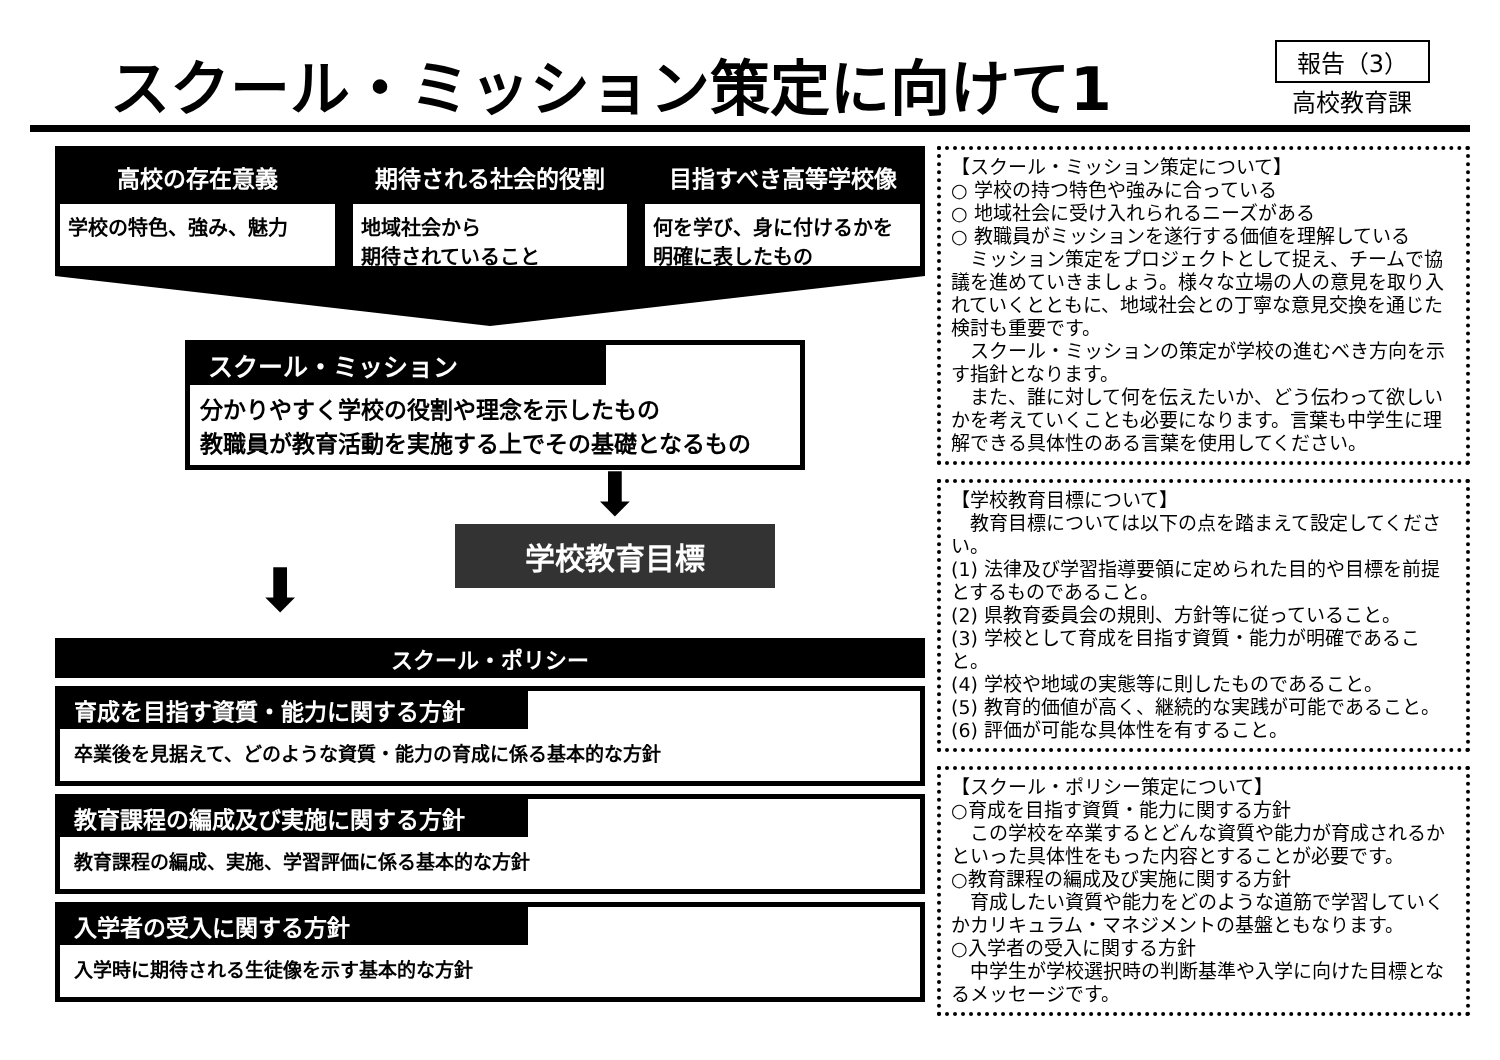スクール・ミッション策定に向けて1
報告（3）
高校教育課
高校の存在意義
学校の特色、強み、魅力
期待される社会的役割
地域社会から
期待されていること
目指すべき高等学校像
何を学び、身に付けるかを
明確に表したもの
スクール・ミッション
分かりやすく学校の役割や理念を示したもの
教職員が教育活動を実施する上でその基礎となるもの
⬇
⬇
学校教育目標
スクール・ポリシー
育成を目指す資質・能力に関する方針
卒業後を見据えて、どのような資質・能力の育成に係る基本的な方針
教育課程の編成及び実施に関する方針
教育課程の編成、実施、学習評価に係る基本的な方針
入学者の受入に関する方針
入学時に期待される生徒像を示す基本的な方針
【スクール・ミッション策定について】
○ 学校の持つ特色や強みに合っている
○ 地域社会に受け入れられるニーズがある
○ 教職員がミッションを遂行する価値を理解している
　ミッション策定をプロジェクトとして捉え、チームで協議を進めていきましょう。様々な立場の人の意見を取り入れていくとともに、地域社会との丁寧な意見交換を通じた検討も重要です。
　スクール・ミッションの策定が学校の進むべき方向を示す指針となります。
　また、誰に対して何を伝えたいか、どう伝わって欲しいかを考えていくことも必要になります。言葉も中学生に理解できる具体性のある言葉を使用してください。
【学校教育目標について】
　教育目標については以下の点を踏まえて設定してください。
(1) 法律及び学習指導要領に定められた目的や目標を前提とするものであること。
(2) 県教育委員会の規則、方針等に従っていること。
(3) 学校として育成を目指す資質・能力が明確であること。
(4) 学校や地域の実態等に則したものであること。
(5) 教育的価値が高く、継続的な実践が可能であること。
(6) 評価が可能な具体性を有すること。
【スクール・ポリシー策定について】
○育成を目指す資質・能力に関する方針
　この学校を卒業するとどんな資質や能力が育成されるかといった具体性をもった内容とすることが必要です。
○教育課程の編成及び実施に関する方針
　育成したい資質や能力をどのような道筋で学習していくかカリキュラム・マネジメントの基盤ともなります。
○入学者の受入に関する方針
　中学生が学校選択時の判断基準や入学に向けた目標となるメッセージです。